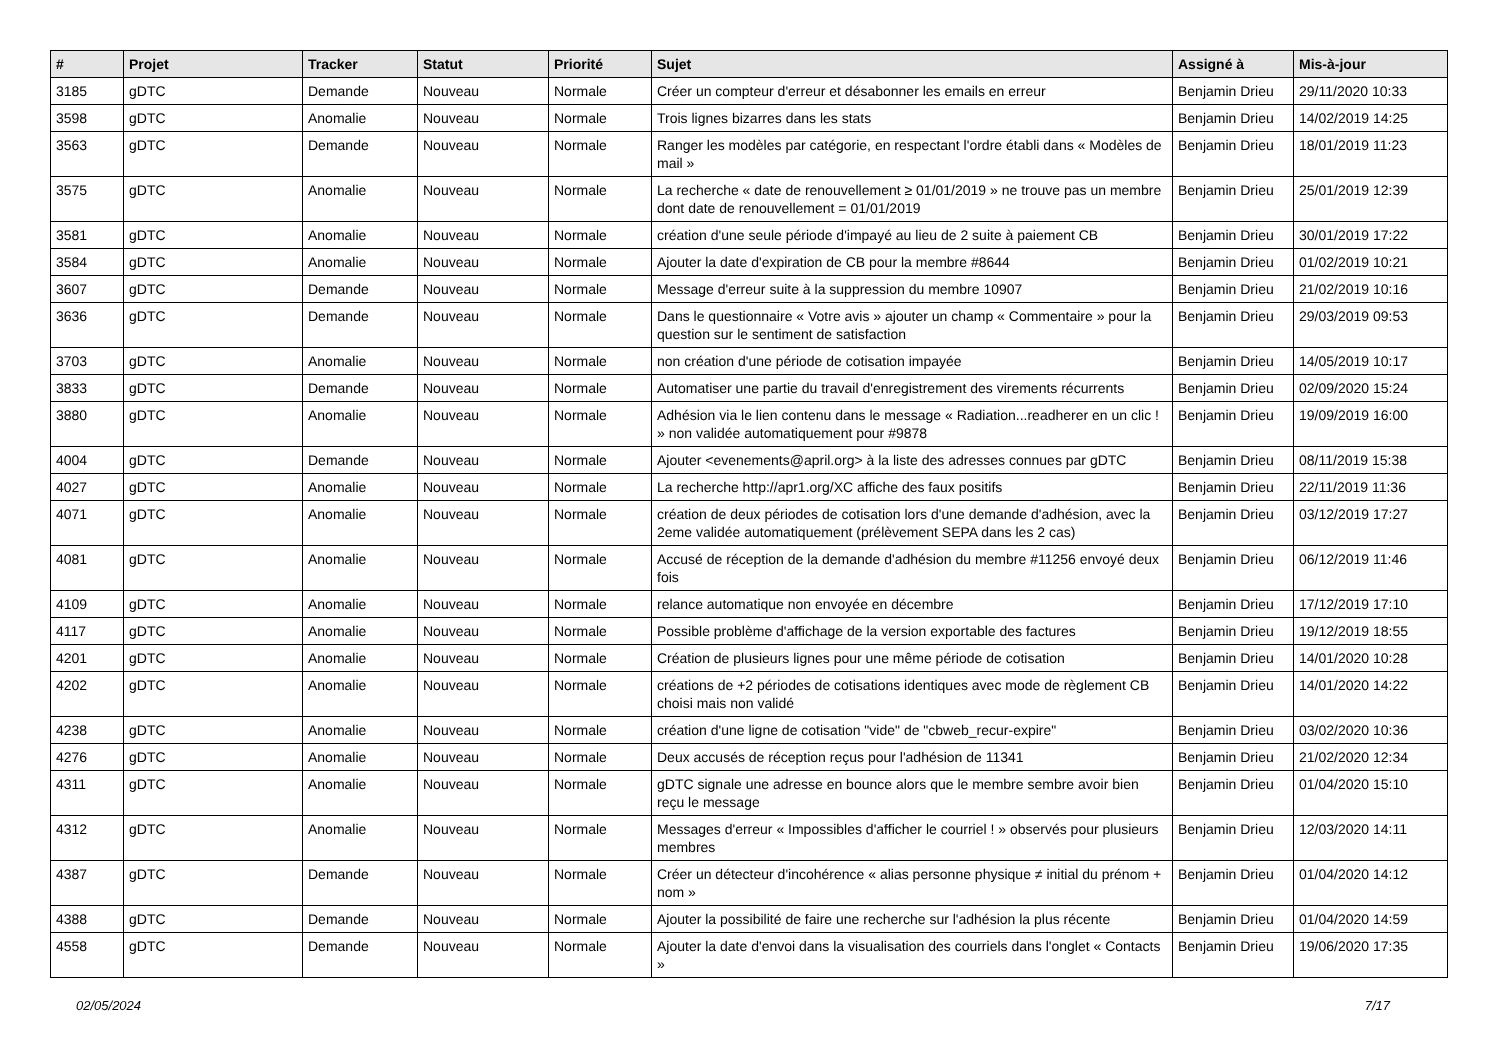| # | Projet | Tracker | Statut | Priorité | Sujet | Assigné à | Mis-à-jour |
| --- | --- | --- | --- | --- | --- | --- | --- |
| 3185 | gDTC | Demande | Nouveau | Normale | Créer un compteur d'erreur et désabonner les emails en erreur | Benjamin Drieu | 29/11/2020 10:33 |
| 3598 | gDTC | Anomalie | Nouveau | Normale | Trois lignes bizarres dans les stats | Benjamin Drieu | 14/02/2019 14:25 |
| 3563 | gDTC | Demande | Nouveau | Normale | Ranger les modèles par catégorie, en respectant l'ordre établi dans « Modèles de mail » | Benjamin Drieu | 18/01/2019 11:23 |
| 3575 | gDTC | Anomalie | Nouveau | Normale | La recherche « date de renouvellement ≥ 01/01/2019 » ne trouve pas un membre dont date de renouvellement = 01/01/2019 | Benjamin Drieu | 25/01/2019 12:39 |
| 3581 | gDTC | Anomalie | Nouveau | Normale | création d'une seule période d'impayé au lieu de 2 suite à paiement CB | Benjamin Drieu | 30/01/2019 17:22 |
| 3584 | gDTC | Anomalie | Nouveau | Normale | Ajouter la date d'expiration de CB pour la membre #8644 | Benjamin Drieu | 01/02/2019 10:21 |
| 3607 | gDTC | Demande | Nouveau | Normale | Message d'erreur suite à la suppression du membre 10907 | Benjamin Drieu | 21/02/2019 10:16 |
| 3636 | gDTC | Demande | Nouveau | Normale | Dans le questionnaire « Votre avis » ajouter un champ « Commentaire » pour la question sur le sentiment de satisfaction | Benjamin Drieu | 29/03/2019 09:53 |
| 3703 | gDTC | Anomalie | Nouveau | Normale | non création d'une période de cotisation impayée | Benjamin Drieu | 14/05/2019 10:17 |
| 3833 | gDTC | Demande | Nouveau | Normale | Automatiser une partie du travail d'enregistrement des virements récurrents | Benjamin Drieu | 02/09/2020 15:24 |
| 3880 | gDTC | Anomalie | Nouveau | Normale | Adhésion via le lien contenu dans le message « Radiation...readherer en un clic ! » non validée automatiquement pour #9878 | Benjamin Drieu | 19/09/2019 16:00 |
| 4004 | gDTC | Demande | Nouveau | Normale | Ajouter <evenements@april.org> à la liste des adresses connues par gDTC | Benjamin Drieu | 08/11/2019 15:38 |
| 4027 | gDTC | Anomalie | Nouveau | Normale | La recherche http://apr1.org/XC affiche des faux positifs | Benjamin Drieu | 22/11/2019 11:36 |
| 4071 | gDTC | Anomalie | Nouveau | Normale | création de deux périodes de cotisation lors d'une demande d'adhésion, avec la 2eme validée automatiquement (prélèvement SEPA dans les 2 cas) | Benjamin Drieu | 03/12/2019 17:27 |
| 4081 | gDTC | Anomalie | Nouveau | Normale | Accusé de réception de la demande d'adhésion du membre #11256 envoyé deux fois | Benjamin Drieu | 06/12/2019 11:46 |
| 4109 | gDTC | Anomalie | Nouveau | Normale | relance automatique non envoyée en décembre | Benjamin Drieu | 17/12/2019 17:10 |
| 4117 | gDTC | Anomalie | Nouveau | Normale | Possible problème d'affichage de la version exportable des factures | Benjamin Drieu | 19/12/2019 18:55 |
| 4201 | gDTC | Anomalie | Nouveau | Normale | Création de plusieurs lignes pour une même période de cotisation | Benjamin Drieu | 14/01/2020 10:28 |
| 4202 | gDTC | Anomalie | Nouveau | Normale | créations de +2 périodes de cotisations identiques avec mode de règlement CB choisi mais non validé | Benjamin Drieu | 14/01/2020 14:22 |
| 4238 | gDTC | Anomalie | Nouveau | Normale | création d'une ligne de cotisation "vide" de "cbweb_recur-expire" | Benjamin Drieu | 03/02/2020 10:36 |
| 4276 | gDTC | Anomalie | Nouveau | Normale | Deux accusés de réception reçus pour l'adhésion de 11341 | Benjamin Drieu | 21/02/2020 12:34 |
| 4311 | gDTC | Anomalie | Nouveau | Normale | gDTC signale une adresse en bounce alors que le membre sembre avoir bien reçu le message | Benjamin Drieu | 01/04/2020 15:10 |
| 4312 | gDTC | Anomalie | Nouveau | Normale | Messages d'erreur « Impossibles d'afficher le courriel ! » observés pour plusieurs membres | Benjamin Drieu | 12/03/2020 14:11 |
| 4387 | gDTC | Demande | Nouveau | Normale | Créer un détecteur d'incohérence « alias personne physique ≠ initial du prénom + nom » | Benjamin Drieu | 01/04/2020 14:12 |
| 4388 | gDTC | Demande | Nouveau | Normale | Ajouter la possibilité de faire une recherche sur l'adhésion la plus récente | Benjamin Drieu | 01/04/2020 14:59 |
| 4558 | gDTC | Demande | Nouveau | Normale | Ajouter la date d'envoi dans la visualisation des courriels dans l'onglet « Contacts » | Benjamin Drieu | 19/06/2020 17:35 |
02/05/2024 7/17